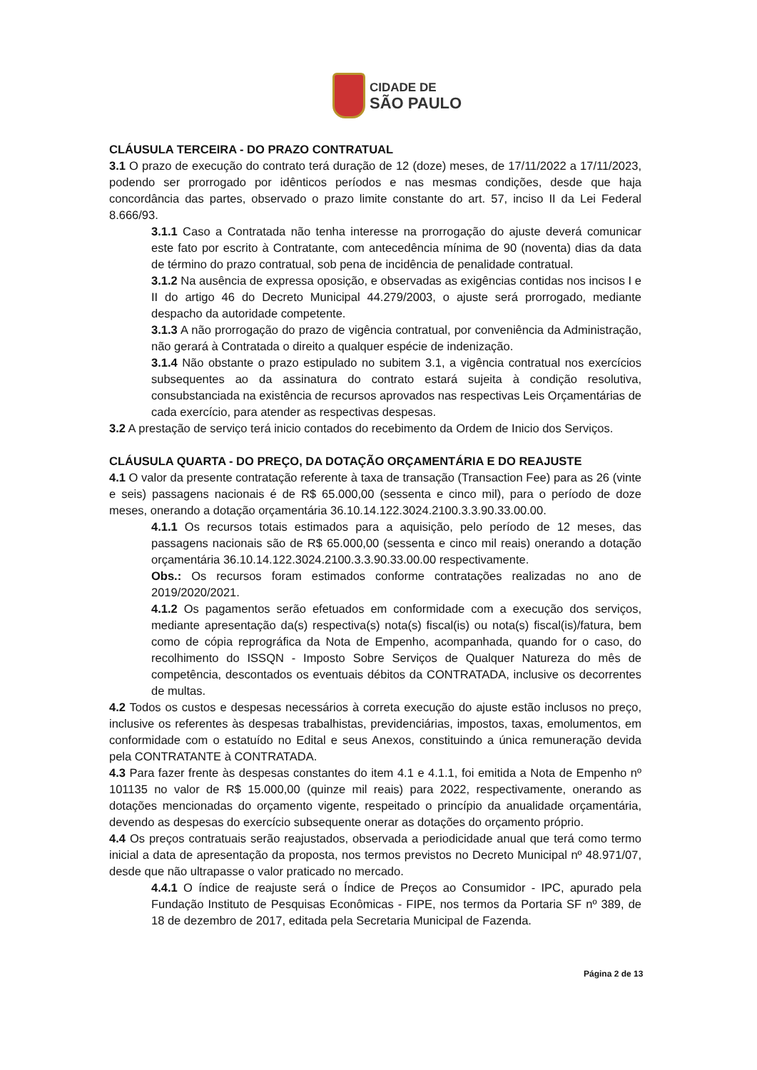CIDADE DE
SÃO PAULO
CLÁUSULA TERCEIRA - DO PRAZO CONTRATUAL
3.1 O prazo de execução do contrato terá duração de 12 (doze) meses, de 17/11/2022 a 17/11/2023, podendo ser prorrogado por idênticos períodos e nas mesmas condições, desde que haja concordância das partes, observado o prazo limite constante do art. 57, inciso II da Lei Federal 8.666/93.
3.1.1 Caso a Contratada não tenha interesse na prorrogação do ajuste deverá comunicar este fato por escrito à Contratante, com antecedência mínima de 90 (noventa) dias da data de término do prazo contratual, sob pena de incidência de penalidade contratual.
3.1.2 Na ausência de expressa oposição, e observadas as exigências contidas nos incisos I e II do artigo 46 do Decreto Municipal 44.279/2003, o ajuste será prorrogado, mediante despacho da autoridade competente.
3.1.3 A não prorrogação do prazo de vigência contratual, por conveniência da Administração, não gerará à Contratada o direito a qualquer espécie de indenização.
3.1.4 Não obstante o prazo estipulado no subitem 3.1, a vigência contratual nos exercícios subsequentes ao da assinatura do contrato estará sujeita à condição resolutiva, consubstanciada na existência de recursos aprovados nas respectivas Leis Orçamentárias de cada exercício, para atender as respectivas despesas.
3.2 A prestação de serviço terá inicio contados do recebimento da Ordem de Inicio dos Serviços.
CLÁUSULA QUARTA - DO PREÇO, DA DOTAÇÃO ORÇAMENTÁRIA E DO REAJUSTE
4.1 O valor da presente contratação referente à taxa de transação (Transaction Fee) para as 26 (vinte e seis) passagens nacionais é de R$ 65.000,00 (sessenta e cinco mil), para o período de doze meses, onerando a dotação orçamentária 36.10.14.122.3024.2100.3.3.90.33.00.00.
4.1.1 Os recursos totais estimados para a aquisição, pelo período de 12 meses, das passagens nacionais são de R$ 65.000,00 (sessenta e cinco mil reais) onerando a dotação orçamentária 36.10.14.122.3024.2100.3.3.90.33.00.00 respectivamente.
Obs.: Os recursos foram estimados conforme contratações realizadas no ano de 2019/2020/2021.
4.1.2 Os pagamentos serão efetuados em conformidade com a execução dos serviços, mediante apresentação da(s) respectiva(s) nota(s) fiscal(is) ou nota(s) fiscal(is)/fatura, bem como de cópia reprográfica da Nota de Empenho, acompanhada, quando for o caso, do recolhimento do ISSQN - Imposto Sobre Serviços de Qualquer Natureza do mês de competência, descontados os eventuais débitos da CONTRATADA, inclusive os decorrentes de multas.
4.2 Todos os custos e despesas necessários à correta execução do ajuste estão inclusos no preço, inclusive os referentes às despesas trabalhistas, previdenciárias, impostos, taxas, emolumentos, em conformidade com o estatuído no Edital e seus Anexos, constituindo a única remuneração devida pela CONTRATANTE à CONTRATADA.
4.3 Para fazer frente às despesas constantes do item 4.1 e 4.1.1, foi emitida a Nota de Empenho nº 101135 no valor de R$ 15.000,00 (quinze mil reais) para 2022, respectivamente, onerando as dotações mencionadas do orçamento vigente, respeitado o princípio da anualidade orçamentária, devendo as despesas do exercício subsequente onerar as dotações do orçamento próprio.
4.4 Os preços contratuais serão reajustados, observada a periodicidade anual que terá como termo inicial a data de apresentação da proposta, nos termos previstos no Decreto Municipal nº 48.971/07, desde que não ultrapasse o valor praticado no mercado.
4.4.1 O índice de reajuste será o Índice de Preços ao Consumidor - IPC, apurado pela Fundação Instituto de Pesquisas Econômicas - FIPE, nos termos da Portaria SF nº 389, de 18 de dezembro de 2017, editada pela Secretaria Municipal de Fazenda.
Página 2 de 13